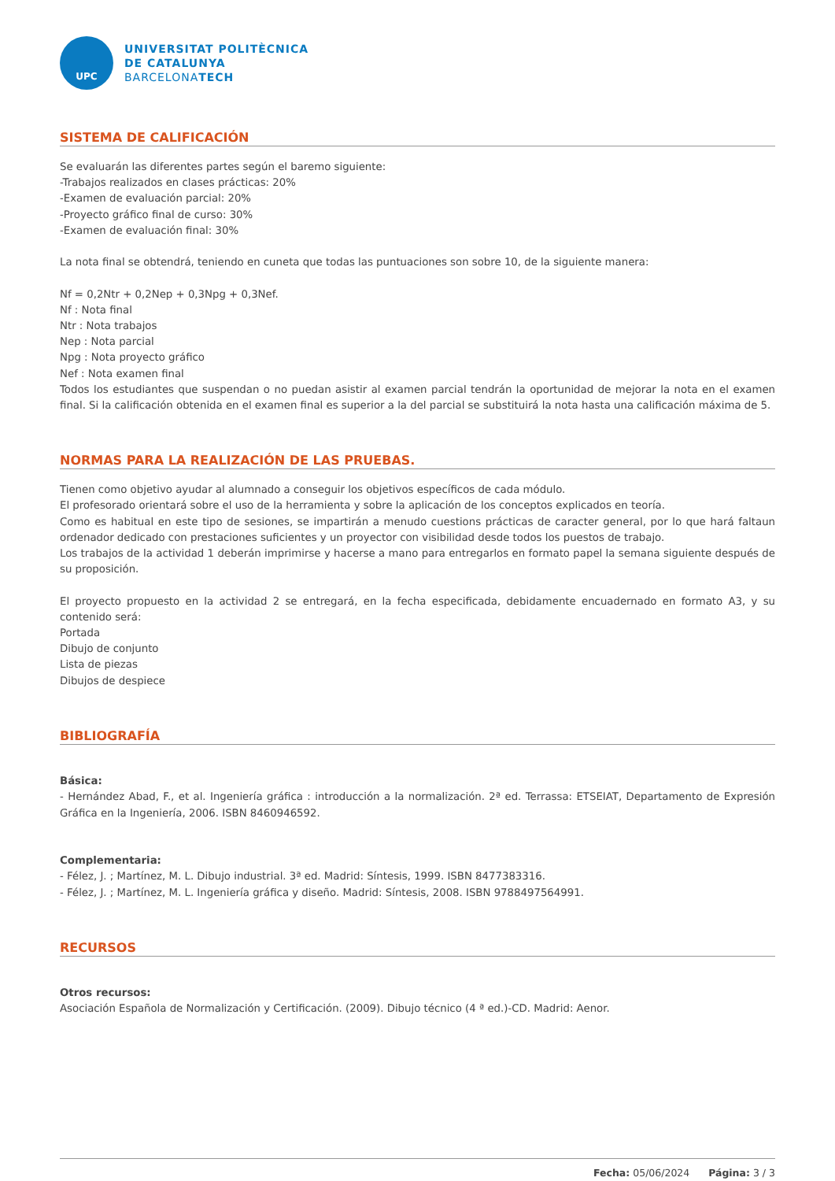UPC
UNIVERSITAT POLITÈCNICA
DE CATALUNYA
BARCELONATECH
SISTEMA DE CALIFICACIÓN
Se evaluarán las diferentes partes según el baremo siguiente:
-Trabajos realizados en clases prácticas: 20%
-Examen de evaluación parcial: 20%
-Proyecto gráfico final de curso: 30%
-Examen de evaluación final: 30%
La nota final se obtendrá, teniendo en cuneta que todas las puntuaciones son sobre 10, de la siguiente manera:
Nf = 0,2Ntr + 0,2Nep + 0,3Npg + 0,3Nef.
Nf : Nota final
Ntr : Nota trabajos
Nep : Nota parcial
Npg : Nota proyecto gráfico
Nef : Nota examen final
Todos los estudiantes que suspendan o no puedan asistir al examen parcial tendrán la oportunidad de mejorar la nota en el examen final. Si la calificación obtenida en el examen final es superior a la del parcial se substituirá la nota hasta una calificación máxima de 5.
NORMAS PARA LA REALIZACIÓN DE LAS PRUEBAS.
Tienen como objetivo ayudar al alumnado a conseguir los objetivos específicos de cada módulo.
El profesorado orientará sobre el uso de la herramienta y sobre la aplicación de los conceptos explicados en teoría.
Como es habitual en este tipo de sesiones, se impartirán a menudo cuestions prácticas de caracter general, por lo que hará faltaun ordenador dedicado con prestaciones suficientes y un proyector con visibilidad desde todos los puestos de trabajo.
Los trabajos de la actividad 1 deberán imprimirse y hacerse a mano para entregarlos en formato papel la semana siguiente después de su proposición.
El proyecto propuesto en la actividad 2 se entregará, en la fecha especificada, debidamente encuadernado en formato A3, y su contenido será:
Portada
Dibujo de conjunto
Lista de piezas
Dibujos de despiece
BIBLIOGRAFÍA
Básica:
- Hernández Abad, F., et al. Ingeniería gráfica : introducción a la normalización. 2ª ed. Terrassa: ETSEIAT, Departamento de Expresión Gráfica en la Ingeniería, 2006. ISBN 8460946592.
Complementaria:
- Félez, J. ; Martínez, M. L. Dibujo industrial. 3ª ed. Madrid: Síntesis, 1999. ISBN 8477383316.
- Félez, J. ; Martínez, M. L. Ingeniería gráfica y diseño. Madrid: Síntesis, 2008. ISBN 9788497564991.
RECURSOS
Otros recursos:
Asociación Española de Normalización y Certificación. (2009). Dibujo técnico (4 ª ed.)-CD. Madrid: Aenor.
Fecha: 05/06/2024 Página: 3 / 3